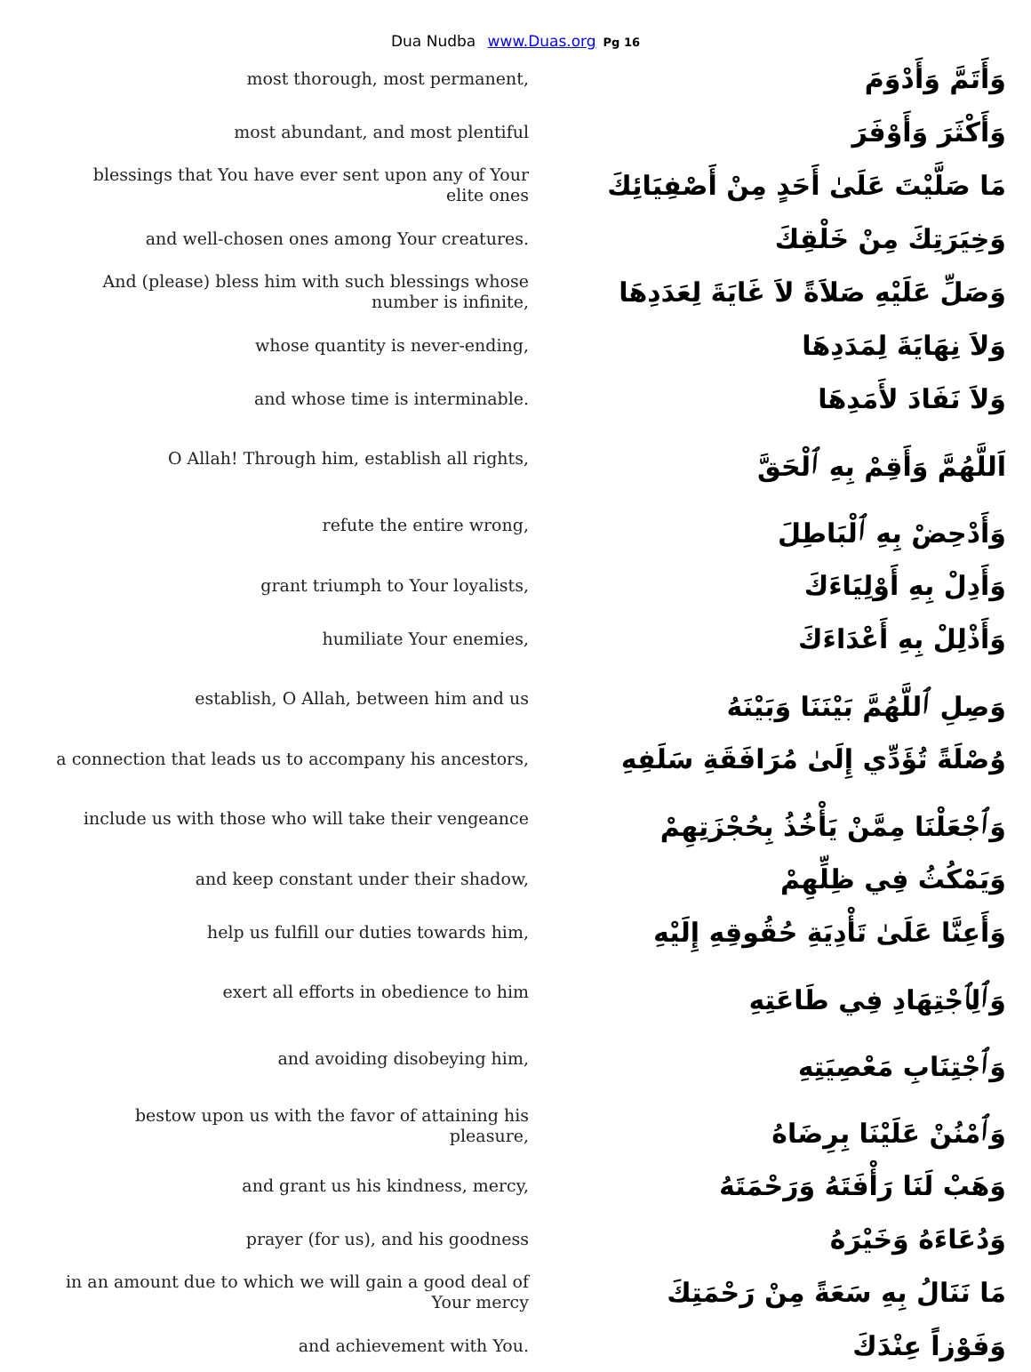Dua Nudba www.Duas.org Pg 16
| most thorough, most permanent, | وَأَتَمَّ وَأَدْوَمَ |
| most abundant, and most plentiful | وَأَكْثَرَ وَأَوْفَرَ |
| blessings that You have ever sent upon any of Your elite ones | مَا صَلَّيْتَ عَلَىٰ أَحَدٍ مِنْ أَصْفِيَائِكَ |
| and well-chosen ones among Your creatures. | وَخِيَرَتِكَ مِنْ خَلْقِكَ |
| And (please) bless him with such blessings whose number is infinite, | وَصَلِّ عَلَيْهِ صَلاَةً لاَ غَايَةَ لِعَدَدِهَا |
| whose quantity is never-ending, | وَلاَ نِهَايَةَ لِمَدَدِهَا |
| and whose time is interminable. | وَلاَ نَفَادَ لأَمَدِهَا |
| O Allah! Through him, establish all rights, | اَللَّهُمَّ وَأَقِمْ بِهِ ٱلْحَقَّ |
| refute the entire wrong, | وَأَدْحِضْ بِهِ ٱلْبَاطِلَ |
| grant triumph to Your loyalists, | وَأَدِلْ بِهِ أَوْلِيَاءَكَ |
| humiliate Your enemies, | وَأَذْلِلْ بِهِ أَعْدَاءَكَ |
| establish, O Allah, between him and us | وَصِلِ ٱللَّهُمَّ بَيْنَنَا وَبَيْنَهُ |
| a connection that leads us to accompany his ancestors, | وُصْلَةً تُؤَدِّي إِلَىٰ مُرَافَقَةِ سَلَفِهِ |
| include us with those who will take their vengeance | وَٱجْعَلْنَا مِمَّنْ يَأْخُذُ بِحُجْزَتِهِمْ |
| and keep constant under their shadow, | وَيَمْكُثُ فِي ظِلِّهِمْ |
| help us fulfill our duties towards him, | وَأَعِنَّا عَلَىٰ تَأْدِيَةِ حُقُوقِهِ إِلَيْهِ |
| exert all efforts in obedience to him | وَٱلِٱجْتِهَادِ فِي طَاعَتِهِ |
| and avoiding disobeying him, | وَٱجْتِنَابِ مَعْصِيَتِهِ |
| bestow upon us with the favor of attaining his pleasure, | وَٱمْنُنْ عَلَيْنَا بِرِضَاهُ |
| and grant us his kindness, mercy, | وَهَبْ لَنَا رَأْفَتَهُ وَرَحْمَتَهُ |
| prayer (for us), and his goodness | وَدُعَاءَهُ وَخَيْرَهُ |
| in an amount due to which we will gain a good deal of Your mercy | مَا نَنَالُ بِهِ سَعَةً مِنْ رَحْمَتِكَ |
| and achievement with You. | وَفَوْزاً عِنْدَكَ |